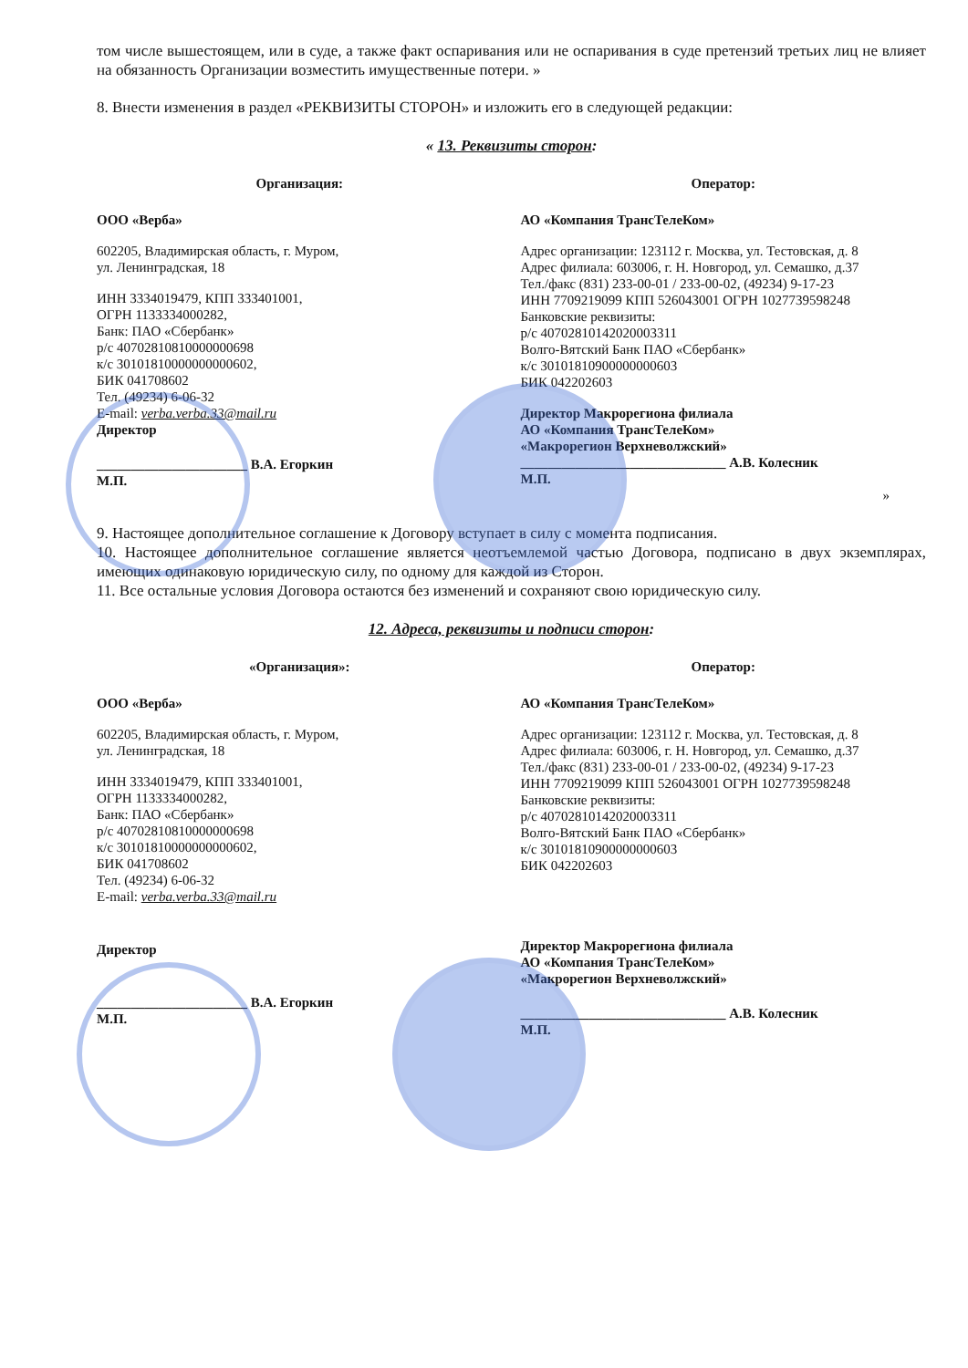том числе вышестоящем, или в суде, а также факт оспаривания или не оспаривания в суде претензий третьих лиц не влияет на обязанность Организации возместить имущественные потери. »
8. Внести изменения в раздел «РЕКВИЗИТЫ СТОРОН» и изложить его в следующей редакции:
« 13. Реквизиты сторон:
Организация:
ООО «Верба»
602205, Владимирская область, г. Муром,
ул. Ленинградская, 18
ИНН 3334019479, КПП 333401001,
ОГРН 1133334000282,
Банк: ПАО «Сбербанк»
р/с 40702810810000000698
к/с 30101810000000000602,
БИК 041708602
Тел. (49234) 6-06-32
E-mail: verba.verba.33@mail.ru
Директор
______________________ В.А. Егоркин
М.П.
Оператор:
АО «Компания ТрансТелеКом»
Адрес организации: 123112 г. Москва, ул. Тестовская, д. 8
Адрес филиала: 603006, г. Н. Новгород, ул. Семашко, д.37
Тел./факс (831) 233-00-01 / 233-00-02, (49234) 9-17-23
ИНН 7709219099 КПП 526043001 ОГРН 1027739598248
Банковские реквизиты:
р/с 40702810142020003311
Волго-Вятский Банк ПАО «Сбербанк»
к/с 30101810900000000603
БИК 042202603
Директор Макрорегиона филиала
АО «Компания ТрансТелеКом»
«Макрорегион Верхневолжский»
______________________________ А.В. Колесник
М.П.
»
9. Настоящее дополнительное соглашение к Договору вступает в силу с момента подписания.
10. Настоящее дополнительное соглашение является неотъемлемой частью Договора, подписано в двух экземплярах, имеющих одинаковую юридическую силу, по одному для каждой из Сторон.
11. Все остальные условия Договора остаются без изменений и сохраняют свою юридическую силу.
12. Адреса, реквизиты и подписи сторон:
«Организация»:
ООО «Верба»
602205, Владимирская область, г. Муром,
ул. Ленинградская, 18
ИНН 3334019479, КПП 333401001,
ОГРН 1133334000282,
Банк: ПАО «Сбербанк»
р/с 40702810810000000698
к/с 30101810000000000602,
БИК 041708602
Тел. (49234) 6-06-32
E-mail: verba.verba.33@mail.ru
Директор
______________________ В.А. Егоркин
М.П.
Оператор:
АО «Компания ТрансТелеКом»
Адрес организации: 123112 г. Москва, ул. Тестовская, д. 8
Адрес филиала: 603006, г. Н. Новгород, ул. Семашко, д.37
Тел./факс (831) 233-00-01 / 233-00-02, (49234) 9-17-23
ИНН 7709219099 КПП 526043001 ОГРН 1027739598248
Банковские реквизиты:
р/с 40702810142020003311
Волго-Вятский Банк ПАО «Сбербанк»
к/с 30101810900000000603
БИК 042202603
Директор Макрорегиона филиала
АО «Компания ТрансТелеКом»
«Макрорегион Верхневолжский»
______________________________ А.В. Колесник
М.П.